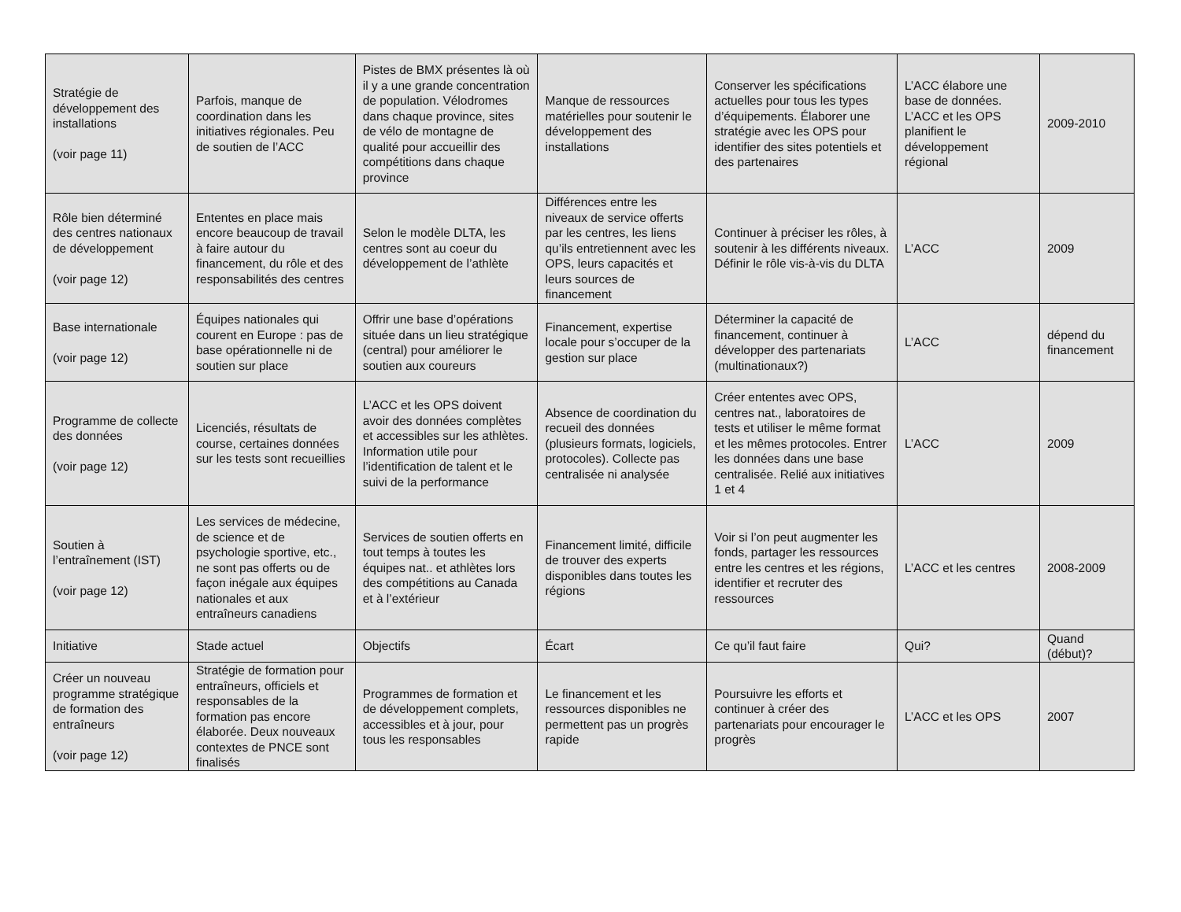| Stratégie de développement des installations (voir page 11) | Parfois, manque de coordination dans les initiatives régionales. Peu de soutien de l’ACC | Pistes de BMX présentes là où il y a une grande concentration de population. Vélodromes dans chaque province, sites de vélo de montagne de qualité pour accueillir des compétitions dans chaque province | Manque de ressources matérielles pour soutenir le développement des installations | Conserver les spécifications actuelles pour tous les types d’équipements. Élaborer une stratégie avec les OPS pour identifier des sites potentiels et des partenaires | L’ACC élabore une base de données. L’ACC et les OPS planifient le développement régional | 2009-2010 |
| Rôle bien déterminé des centres nationaux de développement (voir page 12) | Ententes en place mais encore beaucoup de travail à faire autour du financement, du rôle et des responsabilités des centres | Selon le modèle DLTA, les centres sont au coeur du développement de l’athlète | Différences entre les niveaux de service offerts par les centres, les liens qu’ils entretiennent avec les OPS, leurs capacités et leurs sources de financement | Continuer à préciser les rôles, à soutenir à les différents niveaux. Définir le rôle vis-à-vis du DLTA | L’ACC | 2009 |
| Base internationale (voir page 12) | Équipes nationales qui courent en Europe : pas de base opérationnelle ni de soutien sur place | Offrir une base d’opérations située dans un lieu stratégique (central) pour améliorer le soutien aux coureurs | Financement, expertise locale pour s’occuper de la gestion sur place | Déterminer la capacité de financement, continuer à développer des partenariats (multinationaux?) | L’ACC | dépend du financement |
| Programme de collecte des données (voir page 12) | Licenciés, résultats de course, certaines données sur les tests sont recueillies | L’ACC et les OPS doivent avoir des données complètes et accessibles sur les athlètes. Information utile pour l’identification de talent et le suivi de la performance | Absence de coordination du recueil des données (plusieurs formats, logiciels, protocoles). Collecte pas centralisée ni analysée | Créer ententes avec OPS, centres nat., laboratoires de tests et utiliser le même format et les mêmes protocoles. Entrer les données dans une base centralisée. Relié aux initiatives 1 et 4 | L’ACC | 2009 |
| Soutien à l’entraînement (IST) (voir page 12) | Les services de médecine, de science et de psychologie sportive, etc., ne sont pas offerts ou de façon inégale aux équipes nationales et aux entraîneurs canadiens | Services de soutien offerts en tout temps à toutes les équipes nat.. et athlètes lors des compétitions au Canada et à l’extérieur | Financement limité, difficile de trouver des experts disponibles dans toutes les régions | Voir si l’on peut augmenter les fonds, partager les ressources entre les centres et les régions, identifier et recruter des ressources | L’ACC et les centres | 2008-2009 |
| Initiative | Stade actuel | Objectifs | Écart | Ce qu’il faut faire | Qui? | Quand (début)? |
| Créer un nouveau programme stratégique de formation des entraîneurs (voir page 12) | Stratégie de formation pour entraîneurs, officiels et responsables de la formation pas encore élaborée. Deux nouveaux contextes de PNCE sont finalisés | Programmes de formation et de développement complets, accessibles et à jour, pour tous les responsables | Le financement et les ressources disponibles ne permettent pas un progrès rapide | Poursuivre les efforts et continuer à créer des partenariats pour encourager le progrès | L’ACC et les OPS | 2007 |